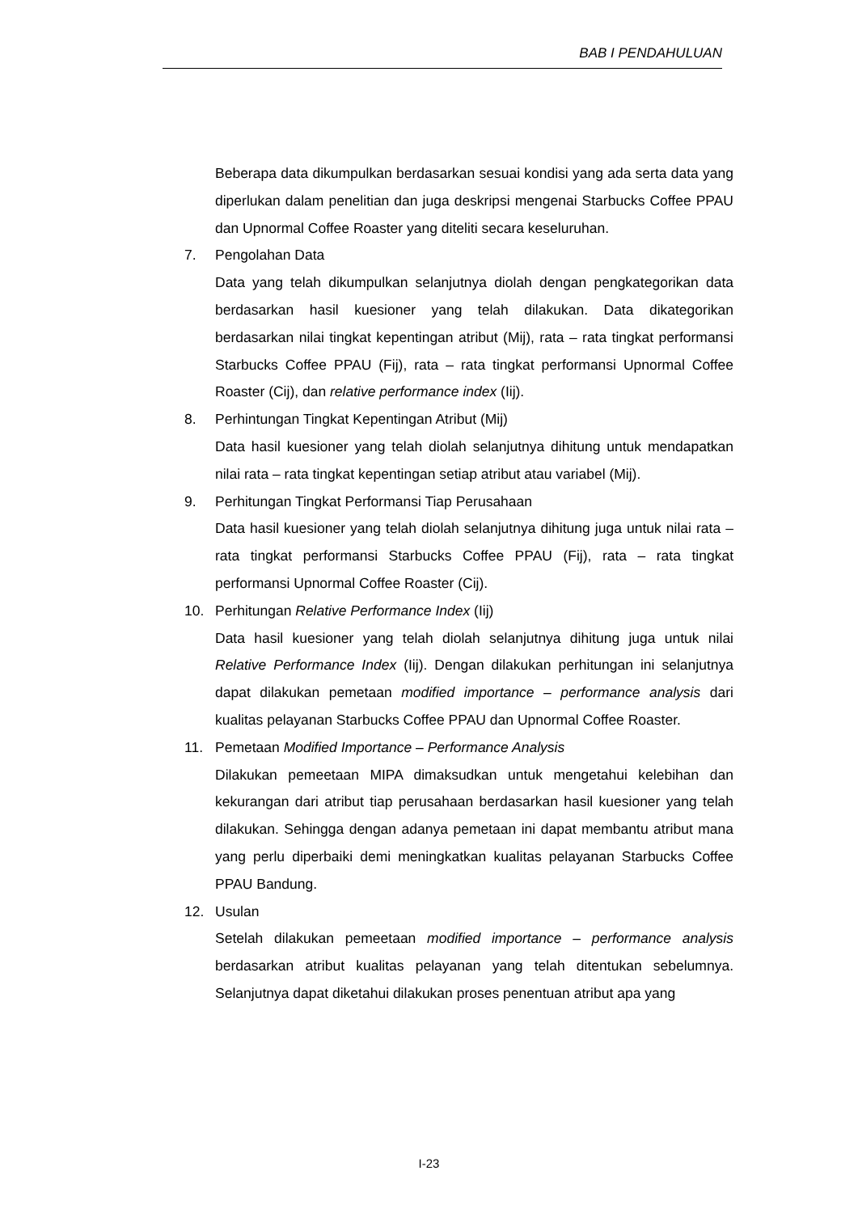BAB I PENDAHULUAN
Beberapa data dikumpulkan berdasarkan sesuai kondisi yang ada serta data yang diperlukan dalam penelitian dan juga deskripsi mengenai Starbucks Coffee PPAU dan Upnormal Coffee Roaster yang diteliti secara keseluruhan.
7. Pengolahan Data
Data yang telah dikumpulkan selanjutnya diolah dengan pengkategorikan data berdasarkan hasil kuesioner yang telah dilakukan. Data dikategorikan berdasarkan nilai tingkat kepentingan atribut (Mij), rata – rata tingkat performansi Starbucks Coffee PPAU (Fij), rata – rata tingkat performansi Upnormal Coffee Roaster (Cij), dan relative performance index (Iij).
8. Perhintungan Tingkat Kepentingan Atribut (Mij)
Data hasil kuesioner yang telah diolah selanjutnya dihitung untuk mendapatkan nilai rata – rata tingkat kepentingan setiap atribut atau variabel (Mij).
9. Perhitungan Tingkat Performansi Tiap Perusahaan
Data hasil kuesioner yang telah diolah selanjutnya dihitung juga untuk nilai rata – rata tingkat performansi Starbucks Coffee PPAU (Fij), rata – rata tingkat performansi Upnormal Coffee Roaster (Cij).
10. Perhitungan Relative Performance Index (Iij)
Data hasil kuesioner yang telah diolah selanjutnya dihitung juga untuk nilai Relative Performance Index (Iij). Dengan dilakukan perhitungan ini selanjutnya dapat dilakukan pemetaan modified importance – performance analysis dari kualitas pelayanan Starbucks Coffee PPAU dan Upnormal Coffee Roaster.
11. Pemetaan Modified Importance – Performance Analysis
Dilakukan pemeetaan MIPA dimaksudkan untuk mengetahui kelebihan dan kekurangan dari atribut tiap perusahaan berdasarkan hasil kuesioner yang telah dilakukan. Sehingga dengan adanya pemetaan ini dapat membantu atribut mana yang perlu diperbaiki demi meningkatkan kualitas pelayanan Starbucks Coffee PPAU Bandung.
12. Usulan
Setelah dilakukan pemeetaan modified importance – performance analysis berdasarkan atribut kualitas pelayanan yang telah ditentukan sebelumnya. Selanjutnya dapat diketahui dilakukan proses penentuan atribut apa yang
I-23